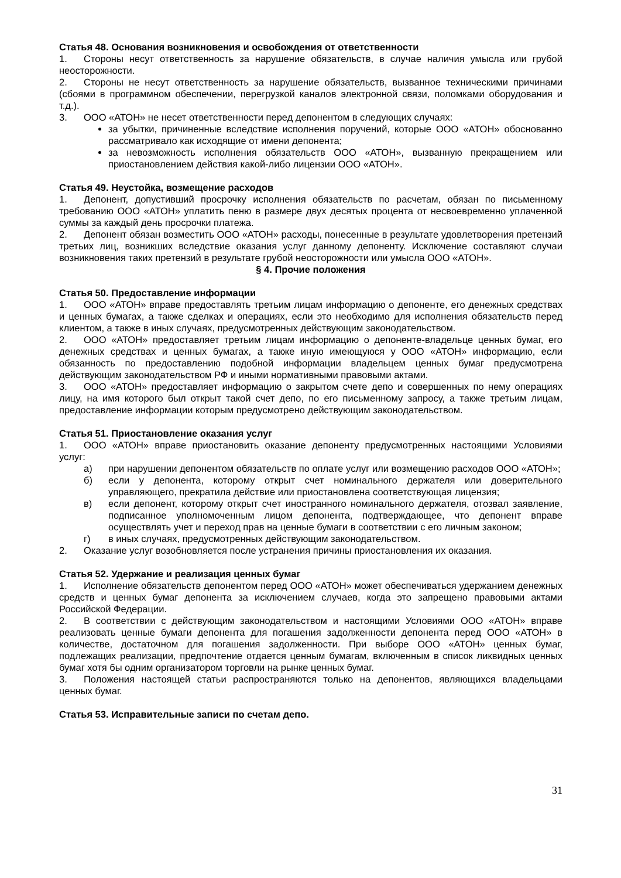Статья 48. Основания возникновения и освобождения от ответственности
1. Стороны несут ответственность за нарушение обязательств, в случае наличия умысла или грубой неосторожности.
2. Стороны не несут ответственность за нарушение обязательств, вызванное техническими причинами (сбоями в программном обеспечении, перегрузкой каналов электронной связи, поломками оборудования и т.д.).
3. ООО «АТОН» не несет ответственности перед депонентом в следующих случаях:
за убытки, причиненные вследствие исполнения поручений, которые ООО «АТОН» обоснованно рассматривало как исходящие от имени депонента;
за невозможность исполнения обязательств ООО «АТОН», вызванную прекращением или приостановлением действия какой-либо лицензии ООО «АТОН».
Статья 49. Неустойка, возмещение расходов
1. Депонент, допустивший просрочку исполнения обязательств по расчетам, обязан по письменному требованию ООО «АТОН» уплатить пеню в размере двух десятых процента от несвоевременно уплаченной суммы за каждый день просрочки платежа.
2. Депонент обязан возместить ООО «АТОН» расходы, понесенные в результате удовлетворения претензий третьих лиц, возникших вследствие оказания услуг данному депоненту. Исключение составляют случаи возникновения таких претензий в результате грубой неосторожности или умысла ООО «АТОН».
§ 4. Прочие положения
Статья 50. Предоставление информации
1. ООО «АТОН» вправе предоставлять третьим лицам информацию о депоненте, его денежных средствах и ценных бумагах, а также сделках и операциях, если это необходимо для исполнения обязательств перед клиентом, а также в иных случаях, предусмотренных действующим законодательством.
2. ООО «АТОН» предоставляет третьим лицам информацию о депоненте-владельце ценных бумаг, его денежных средствах и ценных бумагах, а также иную имеющуюся у ООО «АТОН» информацию, если обязанность по предоставлению подобной информации владельцем ценных бумаг предусмотрена действующим законодательством РФ и иными нормативными правовыми актами.
3. ООО «АТОН» предоставляет информацию о закрытом счете депо и совершенных по нему операциях лицу, на имя которого был открыт такой счет депо, по его письменному запросу, а также третьим лицам, предоставление информации которым предусмотрено действующим законодательством.
Статья 51. Приостановление оказания услуг
1. ООО «АТОН» вправе приостановить оказание депоненту предусмотренных настоящими Условиями услуг:
а) при нарушении депонентом обязательств по оплате услуг или возмещению расходов ООО «АТОН»;
б) если у депонента, которому открыт счет номинального держателя или доверительного управляющего, прекратила действие или приостановлена соответствующая лицензия;
в) если депонент, которому открыт счет иностранного номинального держателя, отозвал заявление, подписанное уполномоченным лицом депонента, подтверждающее, что депонент вправе осуществлять учет и переход прав на ценные бумаги в соответствии с его личным законом;
г) в иных случаях, предусмотренных действующим законодательством.
2. Оказание услуг возобновляется после устранения причины приостановления их оказания.
Статья 52. Удержание и реализация ценных бумаг
1. Исполнение обязательств депонентом перед ООО «АТОН» может обеспечиваться удержанием денежных средств и ценных бумаг депонента за исключением случаев, когда это запрещено правовыми актами Российской Федерации.
2. В соответствии с действующим законодательством и настоящими Условиями ООО «АТОН» вправе реализовать ценные бумаги депонента для погашения задолженности депонента перед ООО «АТОН» в количестве, достаточном для погашения задолженности. При выборе ООО «АТОН» ценных бумаг, подлежащих реализации, предпочтение отдается ценным бумагам, включенным в список ликвидных ценных бумаг хотя бы одним организатором торговли на рынке ценных бумаг.
3. Положения настоящей статьи распространяются только на депонентов, являющихся владельцами ценных бумаг.
Статья 53. Исправительные записи по счетам депо.
31